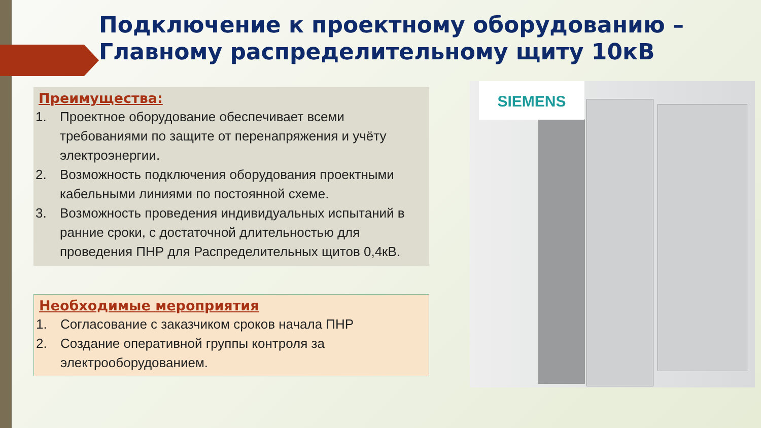Подключение к проектному оборудованию – Главному распределительному щиту 10кВ
Преимущества:
1. Проектное оборудование обеспечивает всеми требованиями по защите от перенапряжения и учёту электроэнергии.
2. Возможность подключения оборудования проектными кабельными линиями по постоянной схеме.
3. Возможность проведения индивидуальных испытаний в ранние сроки, с достаточной длительностью для проведения ПНР для Распределительных щитов 0,4кВ.
Необходимые мероприятия
1. Согласование с заказчиком сроков начала ПНР
2. Создание оперативной группы контроля за электрооборудованием.
SIEMENS